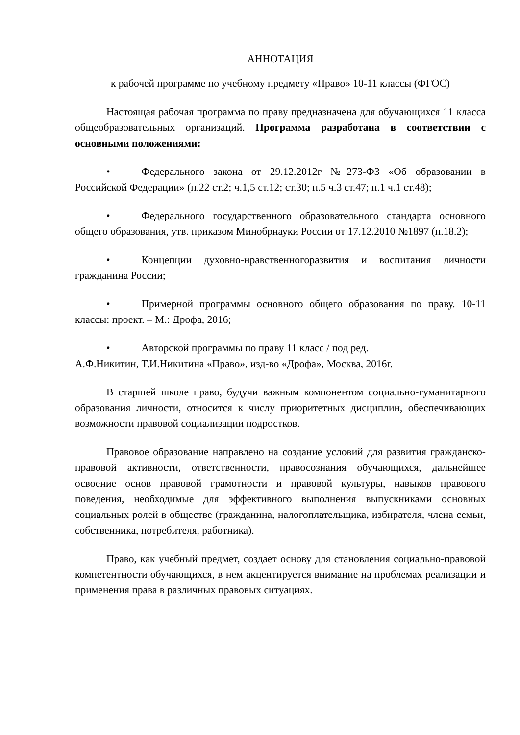АННОТАЦИЯ
к рабочей программе по учебному предмету «Право» 10-11 классы (ФГОС)
Настоящая рабочая программа по праву предназначена для обучающихся 11 класса общеобразовательных организаций. Программа разработана в соответствии с основными положениями:
• Федерального закона от 29.12.2012г №273-ФЗ «Об образовании в Российской Федерации» (п.22 ст.2; ч.1,5 ст.12; ст.30; п.5 ч.3 ст.47; п.1 ч.1 ст.48);
• Федерального государственного образовательного стандарта основного общего образования, утв. приказом Минобрнауки России от 17.12.2010 №1897 (п.18.2);
• Концепции духовно-нравственногоразвития и воспитания личности гражданина России;
• Примерной программы основного общего образования по праву. 10-11 классы: проект. – М.: Дрофа, 2016;
• Авторской программы по праву 11 класс / под ред.
А.Ф.Никитин, Т.И.Никитина «Право», изд-во «Дрофа», Москва, 2016г.
В старшей школе право, будучи важным компонентом социально-гуманитарного образования личности, относится к числу приоритетных дисциплин, обеспечивающих возможности правовой социализации подростков.
Правовое образование направлено на создание условий для развития гражданско-правовой активности, ответственности, правосознания обучающихся, дальнейшее освоение основ правовой грамотности и правовой культуры, навыков правового поведения, необходимые для эффективного выполнения выпускниками основных социальных ролей в обществе (гражданина, налогоплательщика, избирателя, члена семьи, собственника, потребителя, работника).
Право, как учебный предмет, создает основу для становления социально-правовой компетентности обучающихся, в нем акцентируется внимание на проблемах реализации и применения права в различных правовых ситуациях.